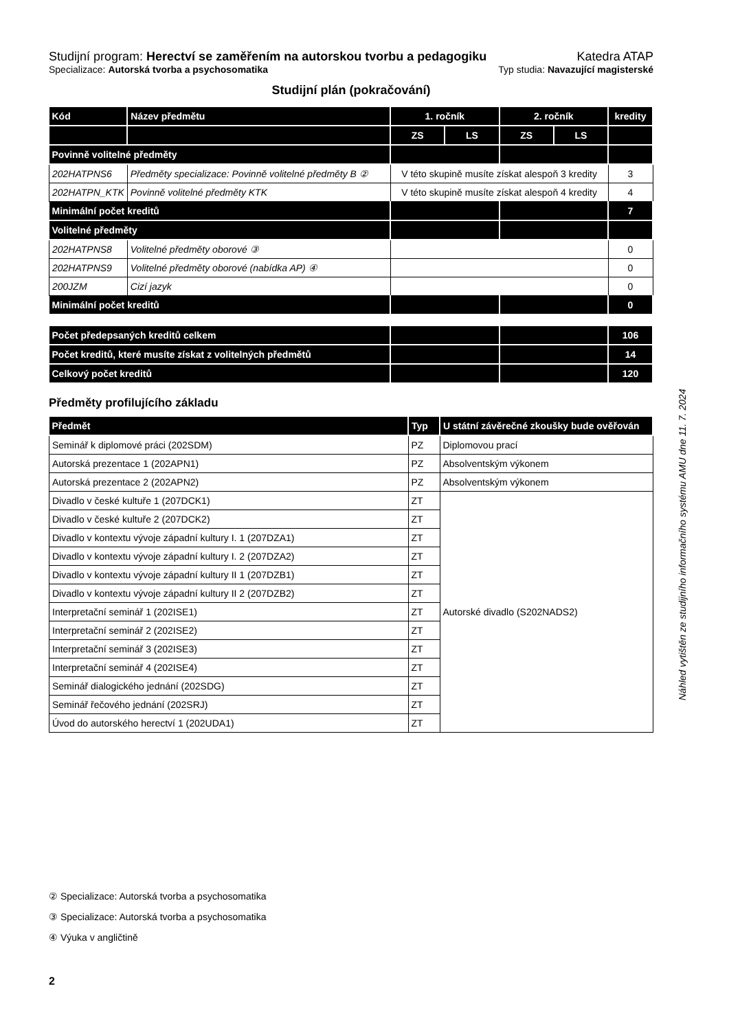Studijní program: Herectví se zaměřením na autorskou tvorbu a pedagogiku Katedra ATAP
Specializace: Autorská tvorba a psychosomatika Typ studia: Navazující magisterské
Studijní plán (pokračování)
| Kód | Název předmětu | 1. ročník | | 2. ročník | | kredity |
| --- | --- | --- | --- | --- | --- | --- |
| | | ZS | LS | ZS | LS | |
| Povinně volitelné předměty | | | | | | |
| 202HATPNS6 | Předměty specializace: Povinně volitelné předměty B ② | V této skupině musíte získat alespoň 3 kredity | | | | 3 |
| 202HATPN_KTK | Povinně volitelné předměty KTK | V této skupině musíte získat alespoň 4 kredity | | | | 4 |
| Minimální počet kreditů | | | | | | 7 |
| Volitelné předměty | | | | | | |
| 202HATPNS8 | Volitelné předměty oborové ③ | | | | | 0 |
| 202HATPNS9 | Volitelné předměty oborové (nabídka AP) ④ | | | | | 0 |
| 200JZM | Cizí jazyk | | | | | 0 |
| Minimální počet kreditů | | | | | | 0 |
| Počet předepsaných kreditů celkem | | | | | | 106 |
| Počet kreditů, které musíte získat z volitelných předmětů | | | | | | 14 |
| Celkový počet kreditů | | | | | | 120 |
Předměty profilujícího základu
| Předmět | Typ | U státní závěrečné zkoušky bude ověřován |
| --- | --- | --- |
| Seminář k diplomové práci (202SDM) | PZ | Diplomovou prací |
| Autorská prezentace 1 (202APN1) | PZ | Absolventským výkonem |
| Autorská prezentace 2 (202APN2) | PZ | Absolventským výkonem |
| Divadlo v české kultuře 1 (207DCK1) | ZT | Autorské divadlo (S202NADS2) |
| Divadlo v české kultuře 2 (207DCK2) | ZT | |
| Divadlo v kontextu vývoje západní kultury I. 1 (207DZA1) | ZT | |
| Divadlo v kontextu vývoje západní kultury I. 2 (207DZA2) | ZT | |
| Divadlo v kontextu vývoje západní kultury II 1 (207DZB1) | ZT | |
| Divadlo v kontextu vývoje západní kultury II 2 (207DZB2) | ZT | |
| Interpretační seminář 1 (202ISE1) | ZT | |
| Interpretační seminář 2 (202ISE2) | ZT | |
| Interpretační seminář 3 (202ISE3) | ZT | |
| Interpretační seminář 4 (202ISE4) | ZT | |
| Seminář dialogického jednání (202SDG) | ZT | |
| Seminář řečového jednání (202SRJ) | ZT | |
| Úvod do autorského herectví 1 (202UDA1) | ZT | |
Náhled vytištěn ze studijního informačního systému AMU dne 11. 7. 2024
② Specializace: Autorská tvorba a psychosomatika
③ Specializace: Autorská tvorba a psychosomatika
④ Výuka v angličtině
2